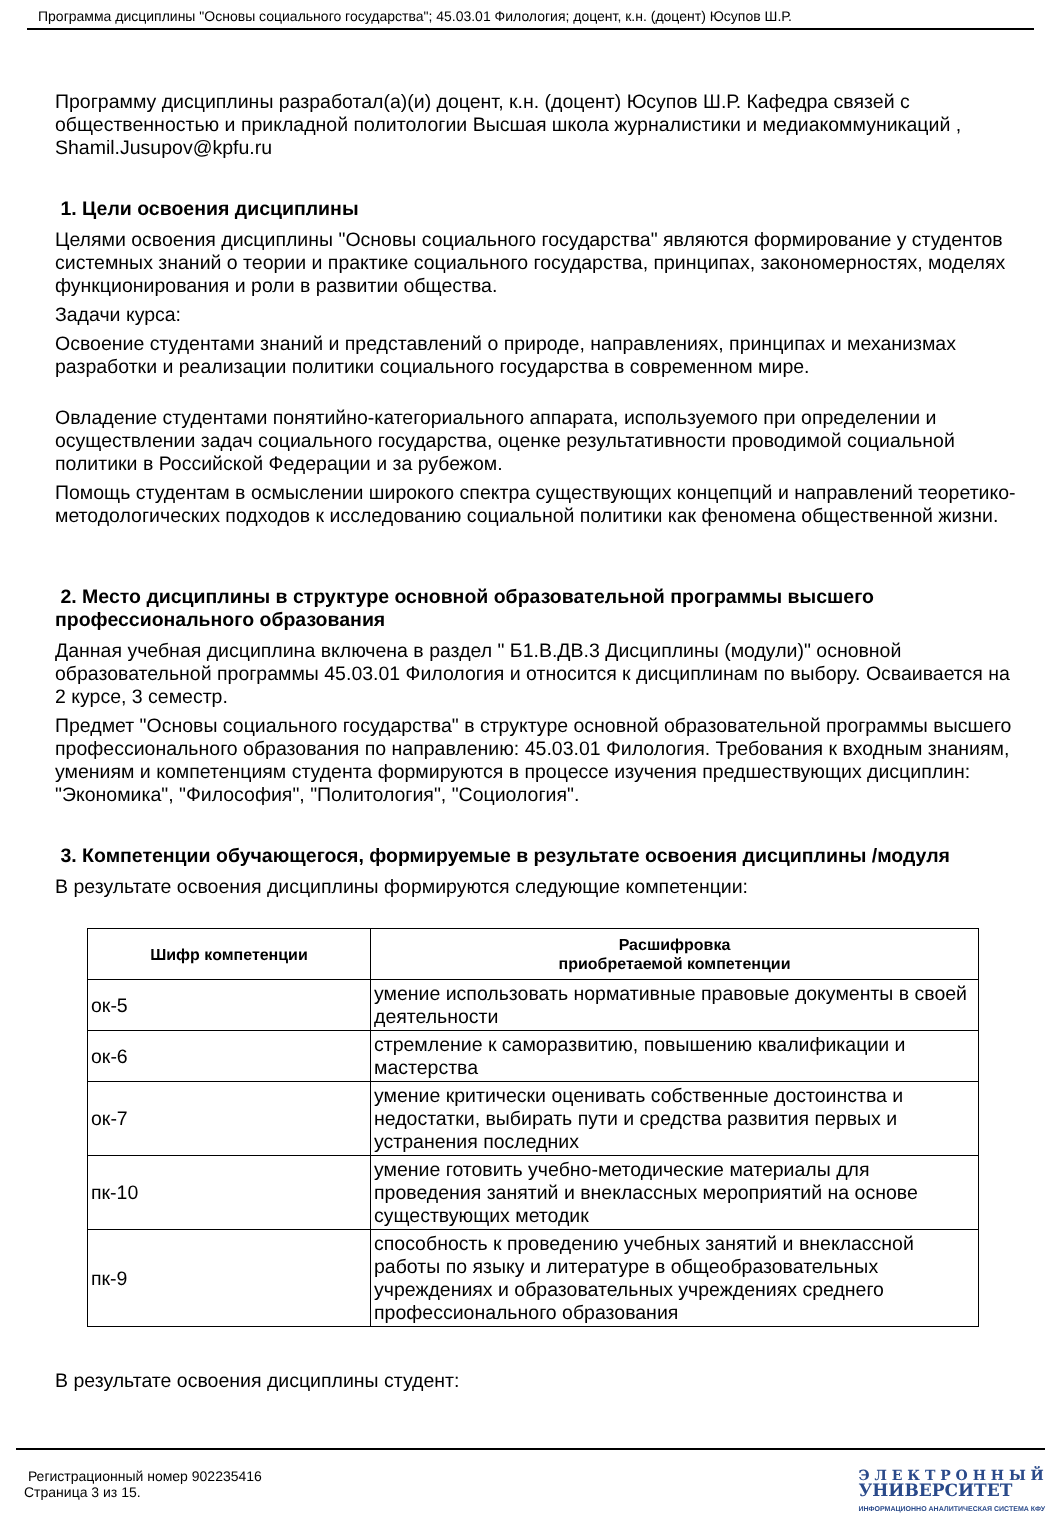Программа дисциплины "Основы социального государства"; 45.03.01 Филология; доцент, к.н. (доцент) Юсупов Ш.Р.
Программу дисциплины разработал(а)(и) доцент, к.н. (доцент) Юсупов Ш.Р. Кафедра связей с общественностью и прикладной политологии Высшая школа журналистики и медиакоммуникаций , Shamil.Jusupov@kpfu.ru
1. Цели освоения дисциплины
Целями освоения дисциплины "Основы социального государства" являются формирование у студентов системных знаний о теории и практике социального государства, принципах, закономерностях, моделях функционирования и роли в развитии общества.
Задачи курса:
Освоение студентами знаний и представлений о природе, направлениях, принципах и механизмах разработки и реализации политики социального государства в современном мире.
Овладение студентами понятийно-категориального аппарата, используемого при определении и осуществлении задач социального государства, оценке результативности проводимой социальной политики в Российской Федерации и за рубежом.
Помощь студентам в осмыслении широкого спектра существующих концепций и направлений теоретико-методологических подходов к исследованию социальной политики как феномена общественной жизни.
2. Место дисциплины в структуре основной образовательной программы высшего профессионального образования
Данная учебная дисциплина включена в раздел " Б1.В.ДВ.3 Дисциплины (модули)" основной образовательной программы 45.03.01 Филология и относится к дисциплинам по выбору. Осваивается на 2 курсе, 3 семестр.
Предмет "Основы социального государства" в структуре основной образовательной программы высшего профессионального образования по направлению: 45.03.01 Филология. Требования к входным знаниям, умениям и компетенциям студента формируются в процессе изучения предшествующих дисциплин: "Экономика", "Философия", "Политология", "Социология".
3. Компетенции обучающегося, формируемые в результате освоения дисциплины /модуля
В результате освоения дисциплины формируются следующие компетенции:
| Шифр компетенции | Расшифровка приобретаемой компетенции |
| --- | --- |
| ок-5 | умение использовать нормативные правовые документы в своей деятельности |
| ок-6 | стремление к саморазвитию, повышению квалификации и мастерства |
| ок-7 | умение критически оценивать собственные достоинства и недостатки, выбирать пути и средства развития первых и устранения последних |
| пк-10 | умение готовить учебно-методические материалы для проведения занятий и внеклассных мероприятий на основе существующих методик |
| пк-9 | способность к проведению учебных занятий и внеклассной работы по языку и литературе в общеобразовательных учреждениях и образовательных учреждениях среднего профессионального образования |
В результате освоения дисциплины студент:
Регистрационный номер 902235416
Страница 3 из 15.
Э Л Е К Т Р О Н Н Ы Й
УНИВЕРСИТЕТ
ИНФОРМАЦИОННО АНАЛИТИЧЕСКАЯ СИСТЕМА КФУ